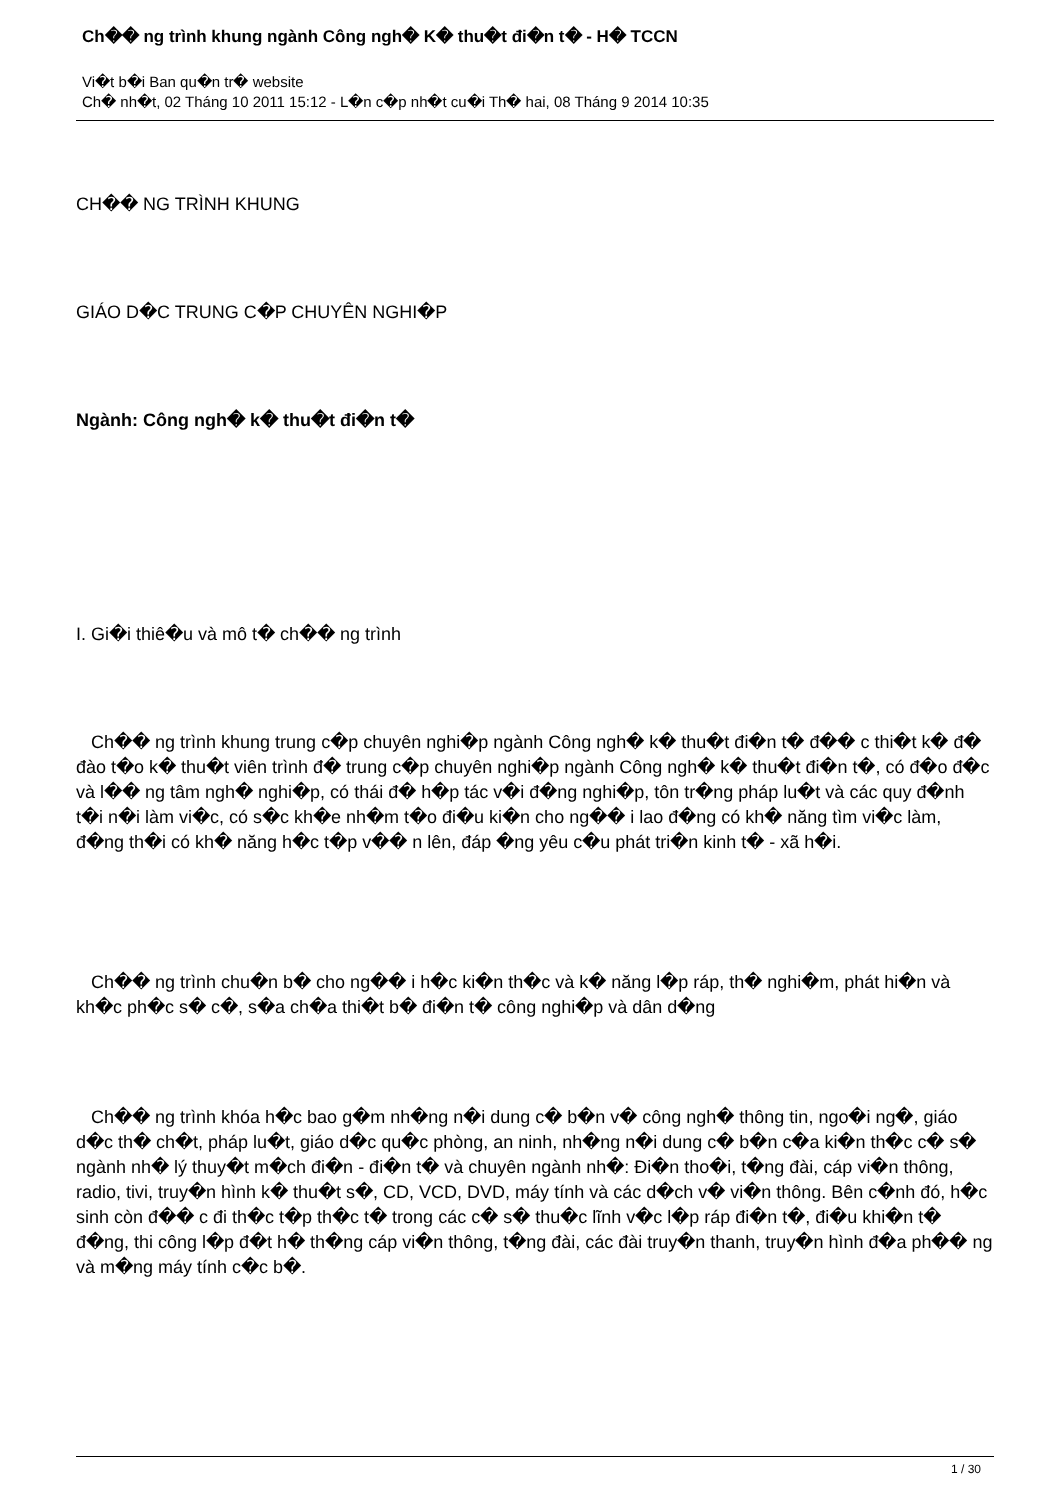Ch�� ng trình khung ngành Công ngh� K� thu�t đi�n t� - H� TCCN
Vi�t b�i Ban qu�n tr� website
Ch� nh�t, 02 Tháng 10 2011 15:12 - L�n c�p nh�t cu�i Th� hai, 08 Tháng 9 2014 10:35
CH�� NG TRÌNH KHUNG
GIÁO D�C TRUNG C�P CHUYÊN NGHI�P
Ngành: Công ngh� k� thu�t đi�n t�
I. Gi�i thiê�u và mô t� ch�� ng trình
Ch�� ng trình khung trung c�p chuyên nghi�p ngành Công ngh� k� thu�t đi�n t� đ�� c thi�t k� đ� đào t�o k� thu�t viên trình đ� trung c�p chuyên nghi�p ngành Công ngh� k� thu�t đi�n t�, có đ�o đ�c và l�� ng tâm ngh� nghi�p, có thái đ� h�p tác v�i đ�ng nghi�p, tôn tr�ng pháp lu�t và các quy đ�nh t�i n�i làm vi�c, có s�c kh�e nh�m t�o đi�u ki�n cho ng�� i lao đ�ng có kh� năng tìm vi�c làm, đ�ng th�i có kh� năng h�c t�p v�� n lên, đáp �ng yêu c�u phát tri�n kinh t� - xã h�i.
Ch�� ng trình chu�n b� cho ng�� i h�c ki�n th�c và k� năng l�p ráp, th� nghi�m, phát hi�n và kh�c ph�c s� c�, s�a ch�a thi�t b� đi�n t� công nghi�p và dân d�ng
Ch�� ng trình khóa h�c bao g�m nh�ng n�i dung c� b�n v� công ngh� thông tin, ngo�i ng�, giáo d�c th� ch�t, pháp lu�t, giáo d�c qu�c phòng, an ninh, nh�ng n�i dung c� b�n c�a ki�n th�c c� s� ngành nh� lý thuy�t m�ch đi�n - đi�n t� và chuyên ngành nh�: Đi�n tho�i, t�ng đài, cáp vi�n thông, radio, tivi, truy�n hình k� thu�t s�, CD, VCD, DVD, máy tính và các d�ch v� vi�n thông. Bên c�nh đó, h�c sinh còn đ�� c đi th�c t�p th�c t� trong các c� s� thu�c lĩnh v�c l�p ráp đi�n t�, đi�u khi�n t� đ�ng, thi công l�p đ�t h� th�ng cáp vi�n thông, t�ng đài, các đài truy�n thanh, truy�n hình đ�a ph�� ng và m�ng máy tính c�c b�.
1 / 30